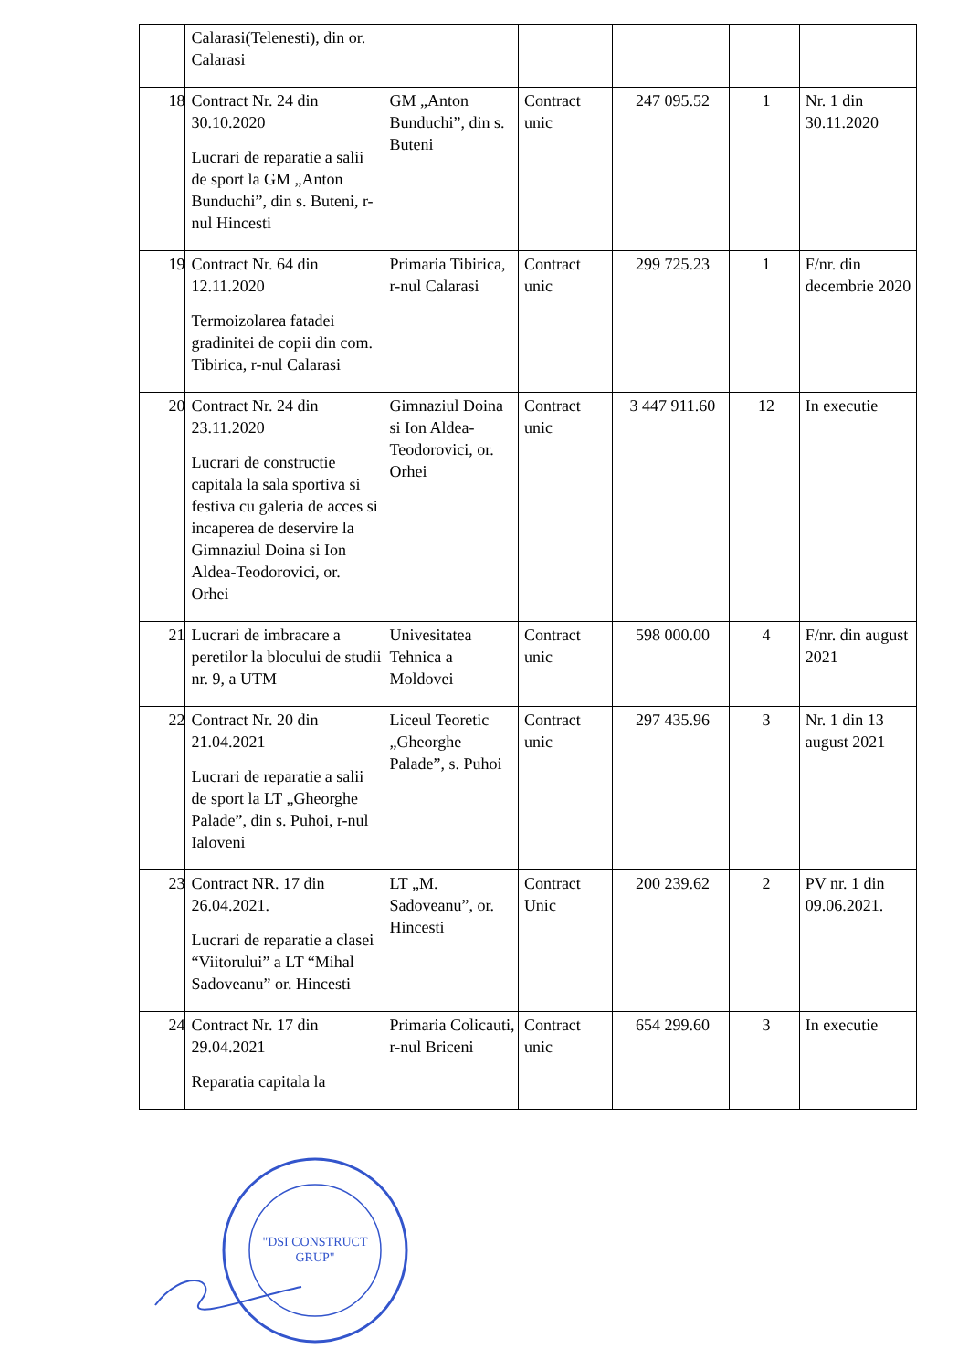| | Calarasi(Telenesti), din or. Calarasi | | | | | |
| 18 | Contract Nr. 24 din 30.10.2020 Lucrari de reparatie a salii de sport la GM „Anton Bunduchi”, din s. Buteni, r-nul Hincesti | GM „Anton Bunduchi”, din s. Buteni | Contract unic | 247 095.52 | 1 | Nr. 1 din 30.11.2020 |
| 19 | Contract Nr. 64 din 12.11.2020 Termoizolarea fatadei gradinitei de copii din com. Tibirica, r-nul Calarasi | Primaria Tibirica, r-nul Calarasi | Contract unic | 299 725.23 | 1 | F/nr. din decembrie 2020 |
| 20 | Contract Nr. 24 din 23.11.2020 Lucrari de constructie capitala la sala sportiva si festiva cu galeria de acces si incaperea de deservire la Gimnaziul Doina si Ion Aldea-Teodorovici, or. Orhei | Gimnaziul Doina si Ion Aldea-Teodorovici, or. Orhei | Contract unic | 3 447 911.60 | 12 | In executie |
| 21 | Lucrari de imbracare a peretilor la blocului de studii nr. 9, a UTM | Univesitatea Tehnica a Moldovei | Contract unic | 598 000.00 | 4 | F/nr. din august 2021 |
| 22 | Contract Nr. 20 din 21.04.2021 Lucrari de reparatie a salii de sport la LT „Gheorghe Palade”, din s. Puhoi, r-nul Ialoveni | Liceul Teoretic „Gheorghe Palade”, s. Puhoi | Contract unic | 297 435.96 | 3 | Nr. 1 din 13 august 2021 |
| 23 | Contract NR. 17 din 26.04.2021. Lucrari de reparatie a clasei “Viitorului” a LT “Mihal Sadoveanu” or. Hincesti | LT „M. Sadoveanu”, or. Hincesti | Contract Unic | 200 239.62 | 2 | PV nr. 1 din 09.06.2021. |
| 24 | Contract Nr. 17 din 29.04.2021 Reparatia capitala la | Primaria Colicauti, r-nul Briceni | Contract unic | 654 299.60 | 3 | In executie |
"DSI CONSTRUCT
GRUP"